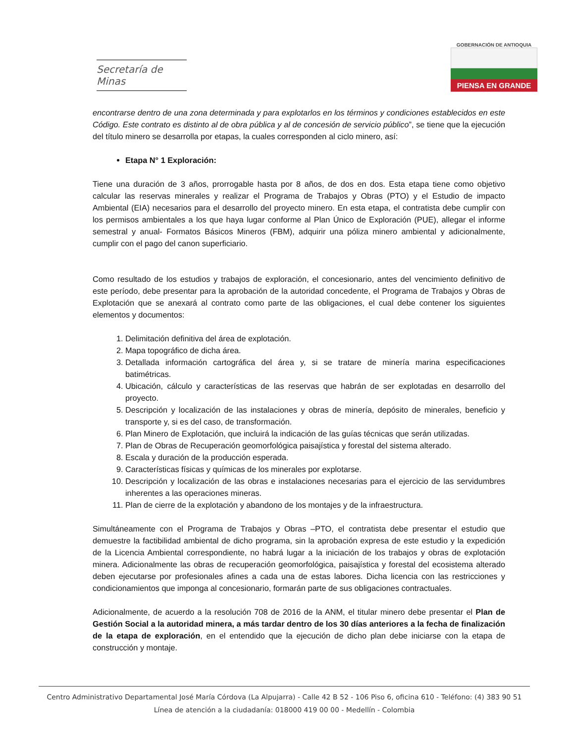Secretaría de Minas
GOBERNACIÓN DE ANTIOQUIA
PIENSA EN GRANDE
encontrarse dentro de una zona determinada y para explotarlos en los términos y condiciones establecidos en este Código. Este contrato es distinto al de obra pública y al de concesión de servicio público”, se tiene que la ejecución del título minero se desarrolla por etapas, la cuales corresponden al ciclo minero, así:
Etapa N° 1 Exploración:
Tiene una duración de 3 años, prorrogable hasta por 8 años, de dos en dos. Esta etapa tiene como objetivo calcular las reservas minerales y realizar el Programa de Trabajos y Obras (PTO) y el Estudio de impacto Ambiental (EIA) necesarios para el desarrollo del proyecto minero. En esta etapa, el contratista debe cumplir con los permisos ambientales a los que haya lugar conforme al Plan Único de Exploración (PUE), allegar el informe semestral y anual- Formatos Básicos Mineros (FBM), adquirir una póliza minero ambiental y adicionalmente, cumplir con el pago del canon superficiario.
Como resultado de los estudios y trabajos de exploración, el concesionario, antes del vencimiento definitivo de este período, debe presentar para la aprobación de la autoridad concedente, el Programa de Trabajos y Obras de Explotación que se anexará al contrato como parte de las obligaciones, el cual debe contener los siguientes elementos y documentos:
1. Delimitación definitiva del área de explotación.
2. Mapa topográfico de dicha área.
3. Detallada información cartográfica del área y, si se tratare de minería marina especificaciones batimétricas.
4. Ubicación, cálculo y características de las reservas que habrán de ser explotadas en desarrollo del proyecto.
5. Descripción y localización de las instalaciones y obras de minería, depósito de minerales, beneficio y transporte y, si es del caso, de transformación.
6. Plan Minero de Explotación, que incluirá la indicación de las guías técnicas que serán utilizadas.
7. Plan de Obras de Recuperación geomorfológica paisajística y forestal del sistema alterado.
8. Escala y duración de la producción esperada.
9. Características físicas y químicas de los minerales por explotarse.
10. Descripción y localización de las obras e instalaciones necesarias para el ejercicio de las servidumbres inherentes a las operaciones mineras.
11. Plan de cierre de la explotación y abandono de los montajes y de la infraestructura.
Simultáneamente con el Programa de Trabajos y Obras –PTO, el contratista debe presentar el estudio que demuestre la factibilidad ambiental de dicho programa, sin la aprobación expresa de este estudio y la expedición de la Licencia Ambiental correspondiente, no habrá lugar a la iniciación de los trabajos y obras de explotación minera. Adicionalmente las obras de recuperación geomorfológica, paisajística y forestal del ecosistema alterado deben ejecutarse por profesionales afines a cada una de estas labores. Dicha licencia con las restricciones y condicionamientos que imponga al concesionario, formarán parte de sus obligaciones contractuales.
Adicionalmente, de acuerdo a la resolución 708 de 2016 de la ANM, el titular minero debe presentar el Plan de Gestión Social a la autoridad minera, a más tardar dentro de los 30 días anteriores a la fecha de finalización de la etapa de exploración, en el entendido que la ejecución de dicho plan debe iniciarse con la etapa de construcción y montaje.
Centro Administrativo Departamental José María Córdova (La Alpujarra) - Calle 42 B 52 - 106 Piso 6, oficina 610 - Teléfono: (4) 383 90 51
Línea de atención a la ciudadanía: 018000 419 00 00 - Medellín - Colombia